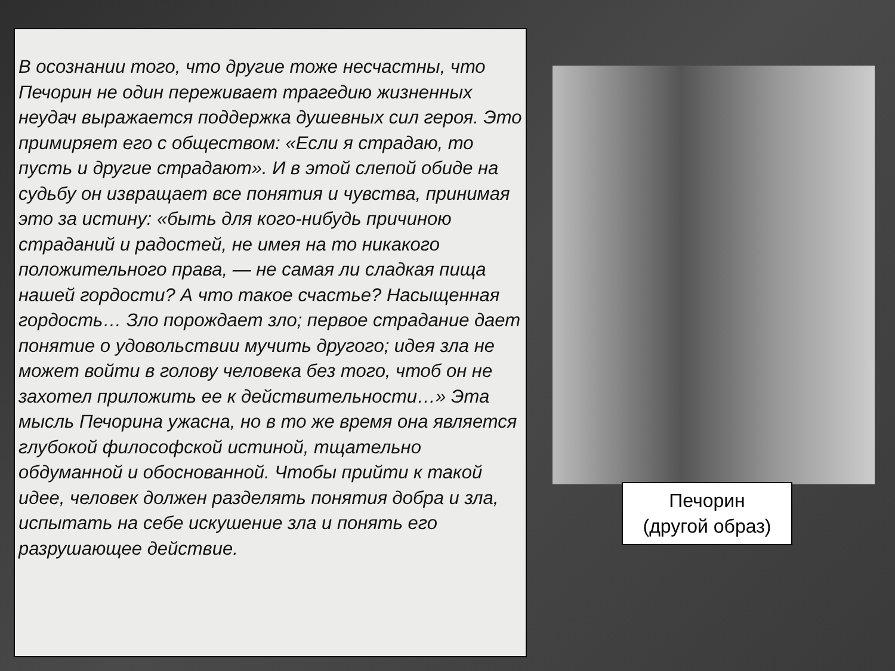В осознании того, что другие тоже несчастны, что Печорин не один переживает трагедию жизненных неудач выражается поддержка душевных сил героя. Это примиряет его с обществом: «Если я страдаю, то пусть и другие страдают». И в этой слепой обиде на судьбу он извращает все понятия и чувства, принимая это за истину: «быть для кого-нибудь причиною страданий и радостей, не имея на то никакого положительного права, — не самая ли сладкая пища нашей гордости? А что такое счастье? Насыщенная гордость… Зло порождает зло; первое страдание дает понятие о удовольствии мучить другого; идея зла не может войти в голову человека без того, чтоб он не захотел приложить ее к действительности…» Эта мысль Печорина ужасна, но в то же время она является глубокой философской истиной, тщательно обдуманной и обоснованной. Чтобы прийти к такой идее, человек должен разделять понятия добра и зла, испытать на себе искушение зла и понять его разрушающее действие.
Печорин
(другой образ)